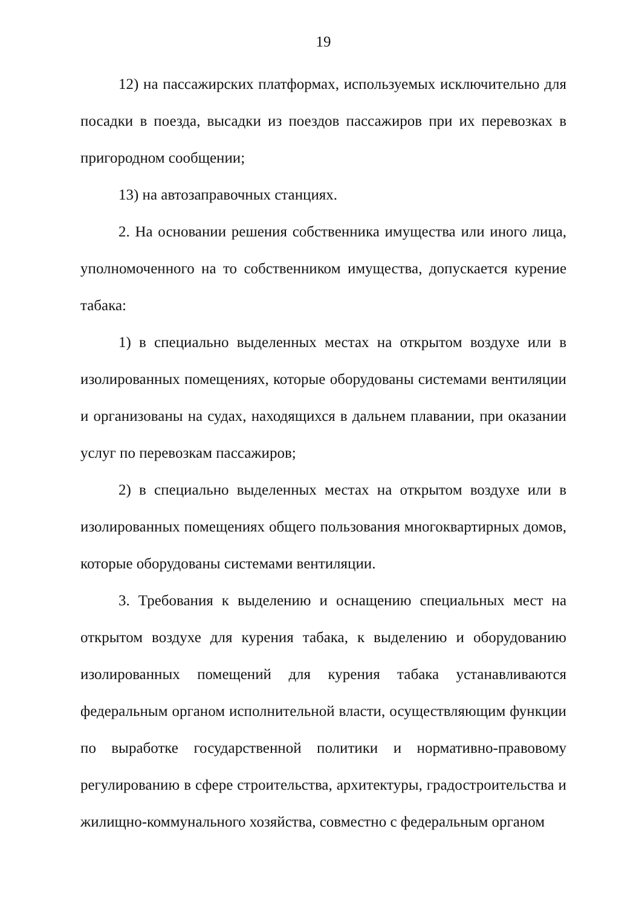19
12) на пассажирских платформах, используемых исключительно для посадки в поезда, высадки из поездов пассажиров при их перевозках в пригородном сообщении;
13) на автозаправочных станциях.
2. На основании решения собственника имущества или иного лица, уполномоченного на то собственником имущества, допускается курение табака:
1) в специально выделенных местах на открытом воздухе или в изолированных помещениях, которые оборудованы системами вентиляции и организованы на судах, находящихся в дальнем плавании, при оказании услуг по перевозкам пассажиров;
2) в специально выделенных местах на открытом воздухе или в изолированных помещениях общего пользования многоквартирных домов, которые оборудованы системами вентиляции.
3. Требования к выделению и оснащению специальных мест на открытом воздухе для курения табака, к выделению и оборудованию изолированных помещений для курения табака устанавливаются федеральным органом исполнительной власти, осуществляющим функции по выработке государственной политики и нормативно-правовому регулированию в сфере строительства, архитектуры, градостроительства и жилищно-коммунального хозяйства, совместно с федеральным органом